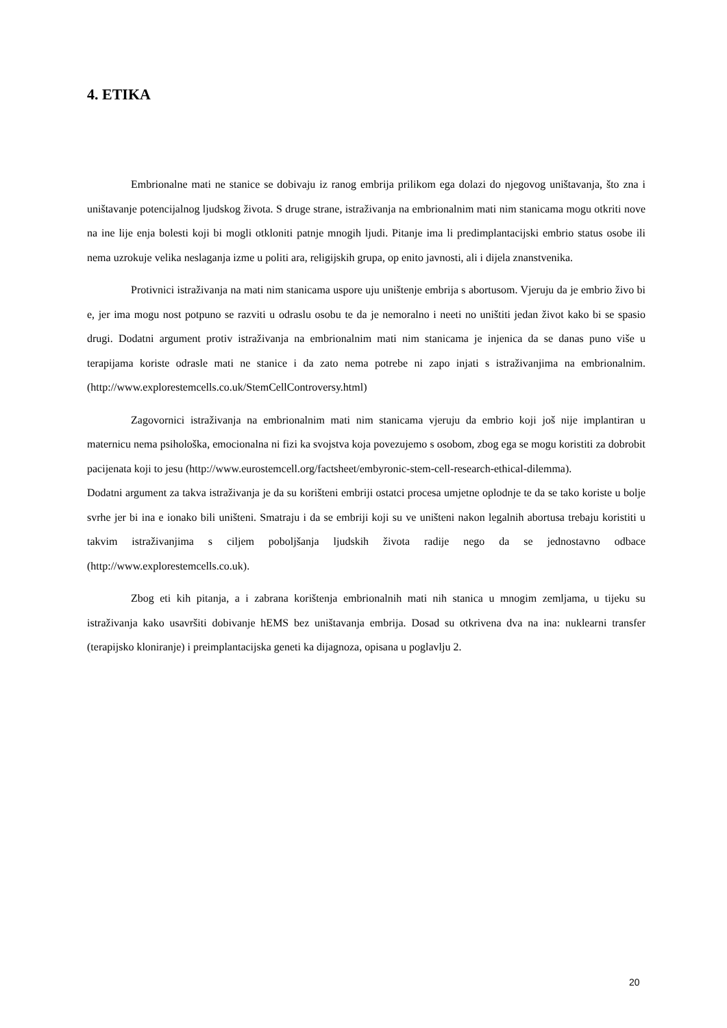4. ETIKA
Embrionalne mati ne stanice se dobivaju iz ranog embrija prilikom ega dolazi do njegovog uništavanja, što zna i uništavanje potencijalnog ljudskog života. S druge strane, istraživanja na embrionalnim mati nim stanicama mogu otkriti nove na ine lije enja bolesti koji bi mogli otkloniti patnje mnogih ljudi. Pitanje ima li predimplantacijski embrio status osobe ili nema uzrokuje velika neslaganja izme u politi ara, religijskih grupa, op enito javnosti, ali i dijela znanstvenika.
Protivnici istraživanja na mati nim stanicama uspore uju uništenje embrija s abortusom. Vjeruju da je embrio živo bi e, jer ima mogu nost potpuno se razviti u odraslu osobu te da je nemoralno i neeti no uništiti jedan život kako bi se spasio drugi. Dodatni argument protiv istraživanja na embrionalnim mati nim stanicama je injenica da se danas puno više u terapijama koriste odrasle mati ne stanice i da zato nema potrebe ni zapo injati s istraživanjima na embrionalnim. (http://www.explorestemcells.co.uk/StemCellControversy.html)
Zagovornici istraživanja na embrionalnim mati nim stanicama vjeruju da embrio koji još nije implantiran u maternicu nema psihološka, emocionalna ni fizi ka svojstva koja povezujemo s osobom, zbog ega se mogu koristiti za dobrobit pacijenata koji to jesu (http://www.eurostemcell.org/factsheet/embyronic-stem-cell-research-ethical-dilemma).
Dodatni argument za takva istraživanja je da su korišteni embriji ostatci procesa umjetne oplodnje te da se tako koriste u bolje svrhe jer bi ina e ionako bili uništeni. Smatraju i da se embriji koji su ve uništeni nakon legalnih abortusa trebaju koristiti u takvim istraživanjima s ciljem poboljšanja ljudskih života radije nego da se jednostavno odbace (http://www.explorestemcells.co.uk).
Zbog eti kih pitanja, a i zabrana korištenja embrionalnih mati nih stanica u mnogim zemljama, u tijeku su istraživanja kako usavršiti dobivanje hEMS bez uništavanja embrija. Dosad su otkrivena dva na ina: nuklearni transfer (terapijsko kloniranje) i preimplantacijska geneti ka dijagnoza, opisana u poglavlju 2.
20